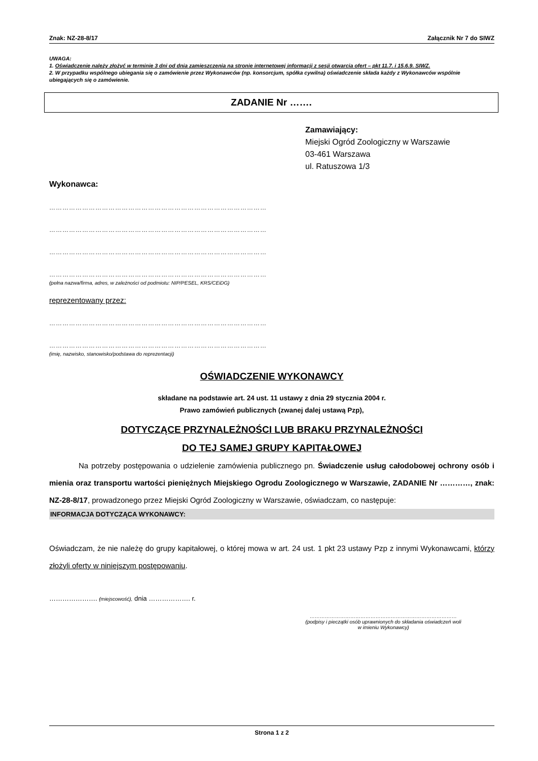Znak: NZ-28-8/17 Załącznik Nr 7 do SIWZ
UWAGA:
1. Oświadczenie należy złożyć w terminie 3 dni od dnia zamieszczenia na stronie internetowej informacji z sesji otwarcia ofert – pkt 11.7. i 15.6.9. SIWZ.
2. W przypadku wspólnego ubiegania się o zamówienie przez Wykonawców (np. konsorcjum, spółka cywilna) oświadczenie składa każdy z Wykonawców wspólnie ubiegających się o zamówienie.
ZADANIE Nr …….
Zamawiający:
Miejski Ogród Zoologiczny w Warszawie
03-461 Warszawa
ul. Ratuszowa 1/3
Wykonawca:
………………………………………………………………………………………
………………………………………………………………………………………
………………………………………………………………………………………
………………………………………………………………………………………
(pełna nazwa/firma, adres, w zależności od podmiotu: NIP/PESEL, KRS/CEiDG)
reprezentowany przez:
………………………………………………………………………………………
………………………………………………………………………………………
(imię, nazwisko, stanowisko/podstawa do reprezentacji)
OŚWIADCZENIE WYKONAWCY
składane na podstawie art. 24 ust. 11 ustawy z dnia 29 stycznia 2004 r.
Prawo zamówień publicznych (zwanej dalej ustawą Pzp),
DOTYCZĄCE PRZYNALEŻNOŚCI LUB BRAKU PRZYNALEŻNOŚCI
DO TEJ SAMEJ GRUPY KAPITAŁOWEJ
Na potrzeby postępowania o udzielenie zamówienia publicznego pn. Świadczenie usług całodobowej ochrony osób i mienia oraz transportu wartości pieniężnych Miejskiego Ogrodu Zoologicznego w Warszawie, ZADANIE Nr …………, znak: NZ-28-8/17, prowadzonego przez Miejski Ogród Zoologiczny w Warszawie, oświadczam, co następuje:
INFORMACJA DOTYCZĄCA WYKONAWCY:
Oświadczam, że nie należę do grupy kapitałowej, o której mowa w art. 24 ust. 1 pkt 23 ustawy Pzp z innymi Wykonawcami, którzy złożyli oferty w niniejszym postępowaniu.
…………………. (miejscowość), dnia ………………. r.
……………………………………………………………………………
(podpisy i pieczątki osób uprawnionych do składania oświadczeń woli
w imieniu Wykonawcy)
Strona 1 z 2